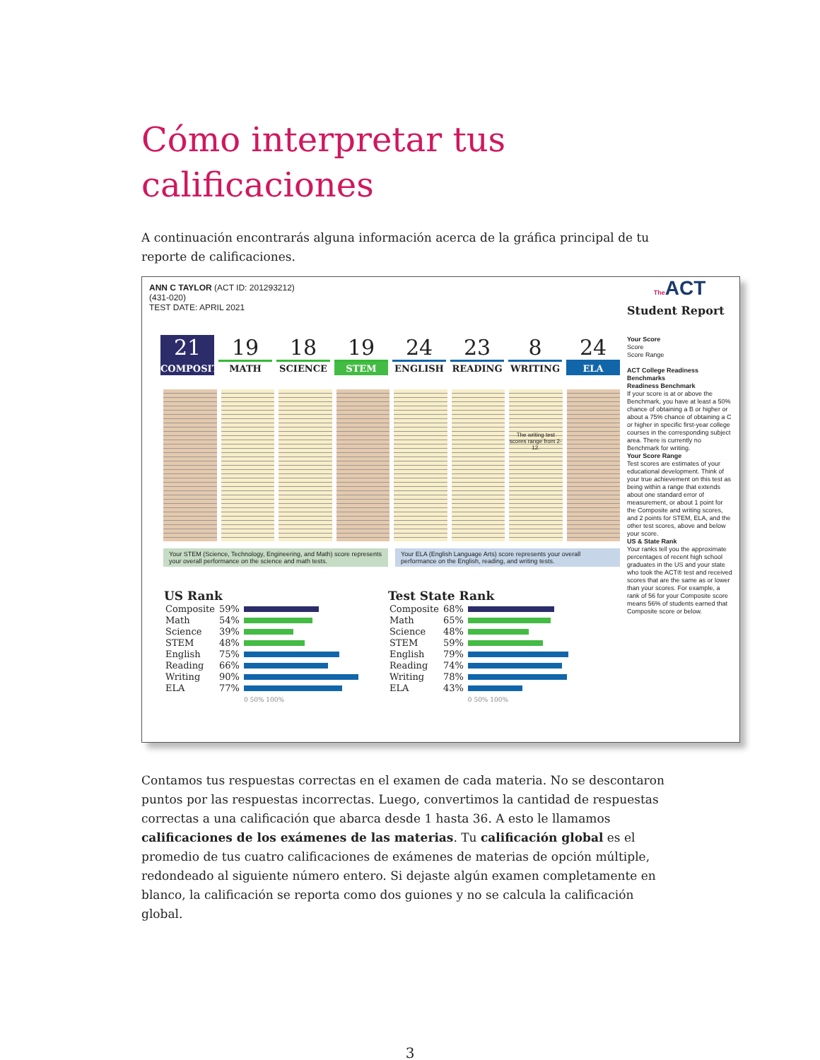Cómo interpretar tus calificaciones
A continuación encontrarás alguna información acerca de la gráfica principal de tu reporte de calificaciones.
ANN C TAYLOR (ACT ID: 201293212)
(431-020)
TEST DATE: APRIL 2021
21
COMPOSITE
19
MATH
18
SCIENCE
19
STEM
24
ENGLISH
23
READING
8
WRITING
24
ELA
The writing test scores range from 2-12.
Your STEM (Science, Technology, Engineering, and Math) score represents your overall performance on the science and math tests.
Your ELA (English Language Arts) score represents your overall performance on the English, reading, and writing tests.
| US Rank | | |
| --- | --- | --- |
| Composite | 59% | |
| Math | 54% | |
| Science | 39% | |
| STEM | 48% | |
| English | 75% | |
| Reading | 66% | |
| Writing | 90% | |
| ELA | 77% | |
| | | 0 50% 100% |
| Test State Rank | | |
| --- | --- | --- |
| Composite | 68% | |
| Math | 65% | |
| Science | 48% | |
| STEM | 59% | |
| English | 79% | |
| Reading | 74% | |
| Writing | 78% | |
| ELA | 43% | |
| | | 0 50% 100% |
The ACT
Student Report
Your Score
Score
Score Range
ACT College Readiness Benchmarks
Readiness Benchmark
If your score is at or above the Benchmark, you have at least a 50% chance of obtaining a B or higher or about a 75% chance of obtaining a C or higher in specific first-year college courses in the corresponding subject area. There is currently no Benchmark for writing.
Your Score Range
Test scores are estimates of your educational development. Think of your true achievement on this test as being within a range that extends about one standard error of measurement, or about 1 point for the Composite and writing scores, and 2 points for STEM, ELA, and the other test scores, above and below your score.
US & State Rank
Your ranks tell you the approximate percentages of recent high school graduates in the US and your state who took the ACT® test and received scores that are the same as or lower than your scores. For example, a rank of 56 for your Composite score means 56% of students earned that Composite score or below.
Contamos tus respuestas correctas en el examen de cada materia. No se descontaron puntos por las respuestas incorrectas. Luego, convertimos la cantidad de respuestas correctas a una calificación que abarca desde 1 hasta 36. A esto le llamamos calificaciones de los exámenes de las materias. Tu calificación global es el promedio de tus cuatro calificaciones de exámenes de materias de opción múltiple, redondeado al siguiente número entero. Si dejaste algún examen completamente en blanco, la calificación se reporta como dos guiones y no se calcula la calificación global.
3